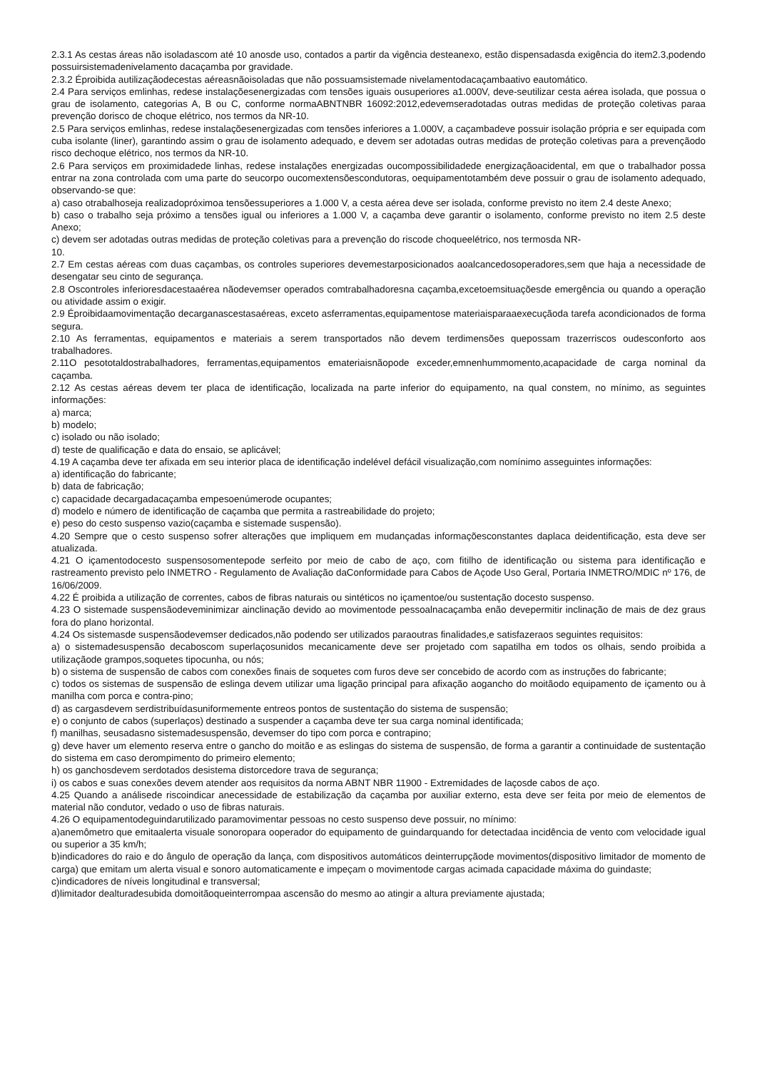2.3.1 As cestas áreas não isoladascom até 10 anosde uso, contados a partir da vigência desteanexo, estão dispensadasda exigência do item2.3,podendo possuirsistemadenivelamento dacaçamba por gravidade.
2.3.2 Éproibida autilizaçãodecestas aéreasnãoisoladas que não possuamsistemade nivelamentodacaçambaativo eautomático.
2.4 Para serviços emlinhas, redese instalaçõesenergizadas com tensões iguais ousuperiores a1.000V, deve-seutilizar cesta aérea isolada, que possua o grau de isolamento, categorias A, B ou C, conforme normaABNTNBR 16092:2012,edevemseradotadas outras medidas de proteção coletivas paraa prevenção dorisco de choque elétrico, nos termos da NR-10.
2.5 Para serviços emlinhas, redese instalaçõesenergizadas com tensões inferiores a 1.000V, a caçambadeve possuir isolação própria e ser equipada com cuba isolante (liner), garantindo assim o grau de isolamento adequado, e devem ser adotadas outras medidas de proteção coletivas para a prevençãodo risco dechoque elétrico, nos termos da NR-10.
2.6 Para serviços em proximidadede linhas, redese instalações energizadas oucompossibilidadede energizaçãoacidental, em que o trabalhador possa entrar na zona controlada com uma parte do seucorpo oucomextensõescondutoras, oequipamentotambém deve possuir o grau de isolamento adequado, observando-se que:
a) caso otrabalhoseja realizadopróximoa tensõessuperiores a 1.000 V, a cesta aérea deve ser isolada, conforme previsto no item 2.4 deste Anexo;
b) caso o trabalho seja próximo a tensões igual ou inferiores a 1.000 V, a caçamba deve garantir o isolamento, conforme previsto no item 2.5 deste Anexo;
c) devem ser adotadas outras medidas de proteção coletivas para a prevenção do riscode choqueelétrico, nos termosda NR-
10.
2.7 Em cestas aéreas com duas caçambas, os controles superiores devemestarposicionados aoalcancedosoperadores,sem que haja a necessidade de desengatar seu cinto de segurança.
2.8 Oscontroles inferioresdacestaaérea nãodevemser operados comtrabalhadoresna caçamba,excetoemsituaçõesde emergência ou quando a operação ou atividade assim o exigir.
2.9 Éproibidaamovimentação decarganascestasaéreas, exceto asferramentas,equipamentose materiaisparaaexecuçãoda tarefa acondicionados de forma segura.
2.10 As ferramentas, equipamentos e materiais a serem transportados não devem terdimensões quepossam trazerriscos oudesconforto aos trabalhadores.
2.11O pesototaldostrabalhadores, ferramentas,equipamentos emateriaisnãopode exceder,emnenhummomento,acapacidade de carga nominal da caçamba.
2.12 As cestas aéreas devem ter placa de identificação, localizada na parte inferior do equipamento, na qual constem, no mínimo, as seguintes informações:
a) marca;
b) modelo;
c) isolado ou não isolado;
d) teste de qualificação e data do ensaio, se aplicável;
4.19 A caçamba deve ter afixada em seu interior placa de identificação indelével defácil visualização,com nomínimo asseguintes informações:
a) identificação do fabricante;
b) data de fabricação;
c) capacidade decargadacaçamba empesoenúmerode ocupantes;
d) modelo e número de identificação de caçamba que permita a rastreabilidade do projeto;
e) peso do cesto suspenso vazio(caçamba e sistemade suspensão).
4.20 Sempre que o cesto suspenso sofrer alterações que impliquem em mudançadas informaçõesconstantes daplaca deidentificação, esta deve ser atualizada.
4.21 O içamentodocesto suspensosomentepode serfeito por meio de cabo de aço, com fitilho de identificação ou sistema para identificação e rastreamento previsto pelo INMETRO - Regulamento de Avaliação daConformidade para Cabos de Açode Uso Geral, Portaria INMETRO/MDIC nº 176, de 16/06/2009.
4.22 É proibida a utilização de correntes, cabos de fibras naturais ou sintéticos no içamentoe/ou sustentação docesto suspenso.
4.23 O sistemade suspensãodeveminimizar ainclinação devido ao movimentode pessoalnacaçamba enão devepermitir inclinação de mais de dez graus fora do plano horizontal.
4.24 Os sistemasde suspensãodevemser dedicados,não podendo ser utilizados paraoutras finalidades,e satisfazeraos seguintes requisitos:
a) o sistemadesuspensão decaboscom superlaçosunidos mecanicamente deve ser projetado com sapatilha em todos os olhais, sendo proibida a utilizaçãode grampos,soquetes tipocunha, ou nós;
b) o sistema de suspensão de cabos com conexões finais de soquetes com furos deve ser concebido de acordo com as instruções do fabricante;
c) todos os sistemas de suspensão de eslinga devem utilizar uma ligação principal para afixação aogancho do moitãodo equipamento de içamento ou à manilha com porca e contra-pino;
d) as cargasdevem serdistribuídasuniformemente entreos pontos de sustentação do sistema de suspensão;
e) o conjunto de cabos (superlaços) destinado a suspender a caçamba deve ter sua carga nominal identificada;
f) manilhas, seusadasno sistemadesuspensão, devemser do tipo com porca e contrapino;
g) deve haver um elemento reserva entre o gancho do moitão e as eslingas do sistema de suspensão, de forma a garantir a continuidade de sustentação do sistema em caso derompimento do primeiro elemento;
h) os ganchosdevem serdotados desistema distorcedore trava de segurança;
i) os cabos e suas conexões devem atender aos requisitos da norma ABNT NBR 11900 - Extremidades de laçosde cabos de aço.
4.25 Quando a análisede riscoindicar anecessidade de estabilização da caçamba por auxiliar externo, esta deve ser feita por meio de elementos de material não condutor, vedado o uso de fibras naturais.
4.26 O equipamentodeguindarutilizado paramovimentar pessoas no cesto suspenso deve possuir, no mínimo:
a)anemômetro que emitaalerta visuale sonoropara ooperador do equipamento de guindarquando for detectadaa incidência de vento com velocidade igual ou superior a 35 km/h;
b)indicadores do raio e do ângulo de operação da lança, com dispositivos automáticos deinterrupçãode movimentos(dispositivo limitador de momento de carga) que emitam um alerta visual e sonoro automaticamente e impeçam o movimentode cargas acimada capacidade máxima do guindaste;
c)indicadores de níveis longitudinal e transversal;
d)limitador dealturadesubida domoitãoqueinterrompaa ascensão do mesmo ao atingir a altura previamente ajustada;